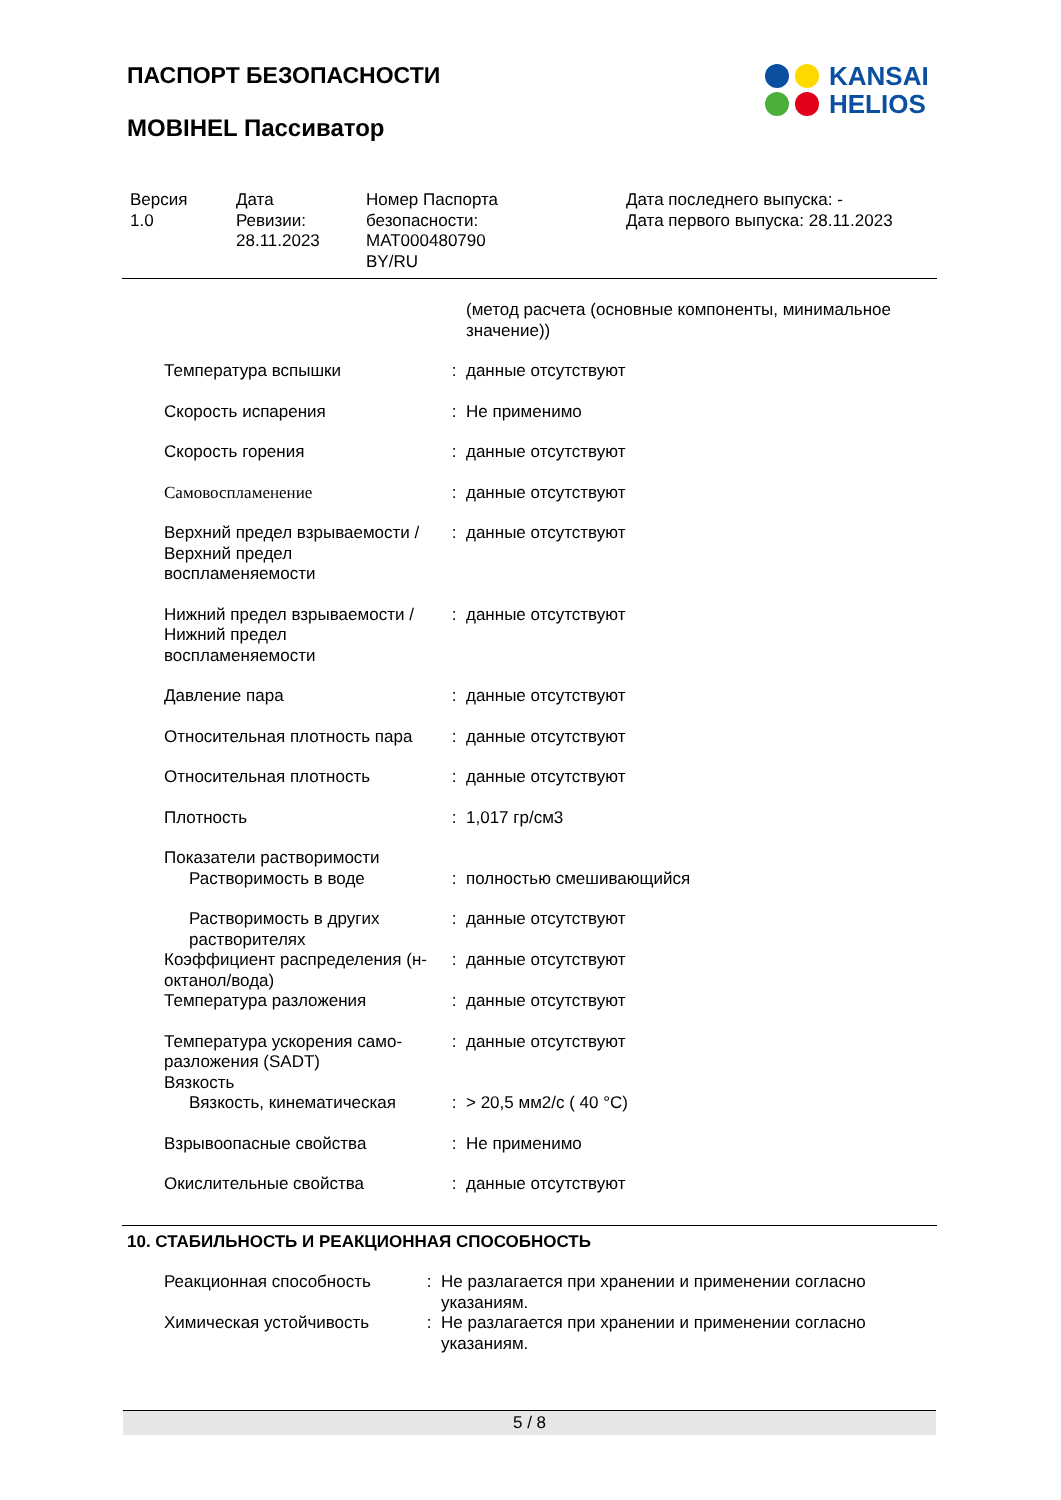ПАСПОРТ БЕЗОПАСНОСТИ
MOBIHEL Пассиватор
KANSAI
HELIOS
Версия
1.0
Дата
Ревизии:
28.11.2023
Номер Паспорта
безопасности:
MAT000480790
BY/RU
Дата последнего выпуска: -
Дата первого выпуска: 28.11.2023
| | | (метод расчета (основные компоненты, минимальное значение)) |
| Температура вспышки | : | данные отсутствуют |
| Скорость испарения | : | Не применимо |
| Скорость горения | : | данные отсутствуют |
| Самовоспламенение | : | данные отсутствуют |
| Верхний предел взрываемости / Верхний предел воспламеняемости | : | данные отсутствуют |
| Нижний предел взрываемости / Нижний предел воспламеняемости | : | данные отсутствуют |
| Давление пара | : | данные отсутствуют |
| Относительная плотность пара | : | данные отсутствуют |
| Относительная плотность | : | данные отсутствуют |
| Плотность | : | 1,017 гр/см3 |
| Показатели растворимости | | |
| Растворимость в воде | : | полностью смешивающийся |
| Растворимость в других растворителях | : | данные отсутствуют |
| Коэффициент распределения (н-октанол/вода) | : | данные отсутствуют |
| Температура разложения | : | данные отсутствуют |
| Температура ускорения само-разложения (SADT) | : | данные отсутствуют |
| Вязкость | | |
| Вязкость, кинематическая | : | > 20,5 мм2/с ( 40 °C) |
| Взрывоопасные свойства | : | Не применимо |
| Окислительные свойства | : | данные отсутствуют |
10. СТАБИЛЬНОСТЬ И РЕАКЦИОННАЯ СПОСОБНОСТЬ
| Реакционная способность | : | Не разлагается при хранении и применении согласно указаниям. |
| Химическая устойчивость | : | Не разлагается при хранении и применении согласно указаниям. |
5 / 8